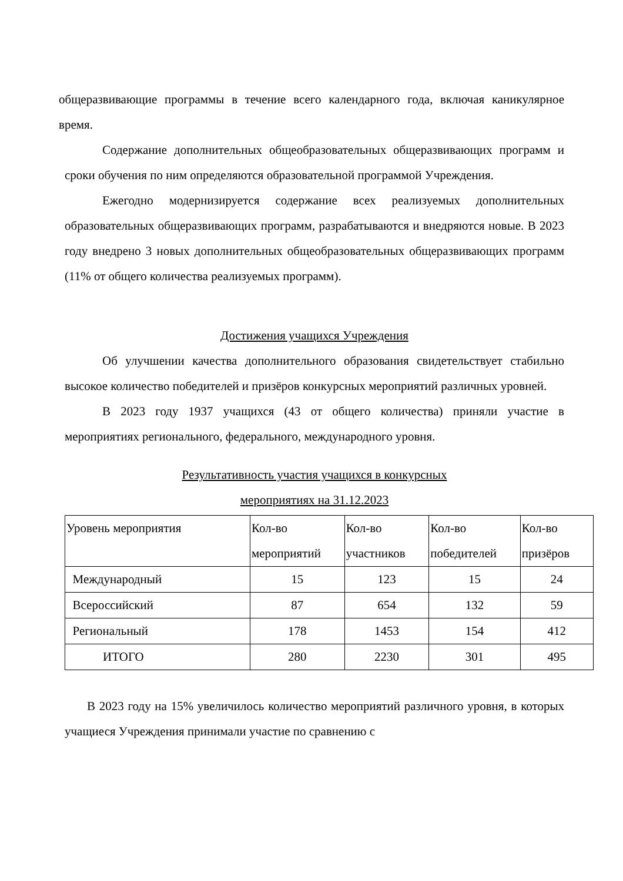общеразвивающие программы в течение всего календарного года, включая каникулярное время.
Содержание дополнительных общеобразовательных общеразвивающих программ и сроки обучения по ним определяются образовательной программой Учреждения.
Ежегодно модернизируется содержание всех реализуемых дополнительных образовательных общеразвивающих программ, разрабатываются и внедряются новые. В 2023 году внедрено 3 новых дополнительных общеобразовательных общеразвивающих программ (11% от общего количества реализуемых программ).
Достижения учащихся Учреждения
Об улучшении качества дополнительного образования свидетельствует стабильно высокое количество победителей и призёров конкурсных мероприятий различных уровней.
В 2023 году 1937 учащихся (43 от общего количества) приняли участие в мероприятиях регионального, федерального, международного уровня.
Результативность участия учащихся в конкурсных
мероприятиях на 31.12.2023
| Уровень мероприятия | Кол-во мероприятий | Кол-во участников | Кол-во победителей | Кол-во призёров |
| --- | --- | --- | --- | --- |
| Международный | 15 | 123 | 15 | 24 |
| Всероссийский | 87 | 654 | 132 | 59 |
| Региональный | 178 | 1453 | 154 | 412 |
| ИТОГО | 280 | 2230 | 301 | 495 |
В 2023 году на 15% увеличилось количество мероприятий различного уровня, в которых учащиеся Учреждения принимали участие по сравнению с